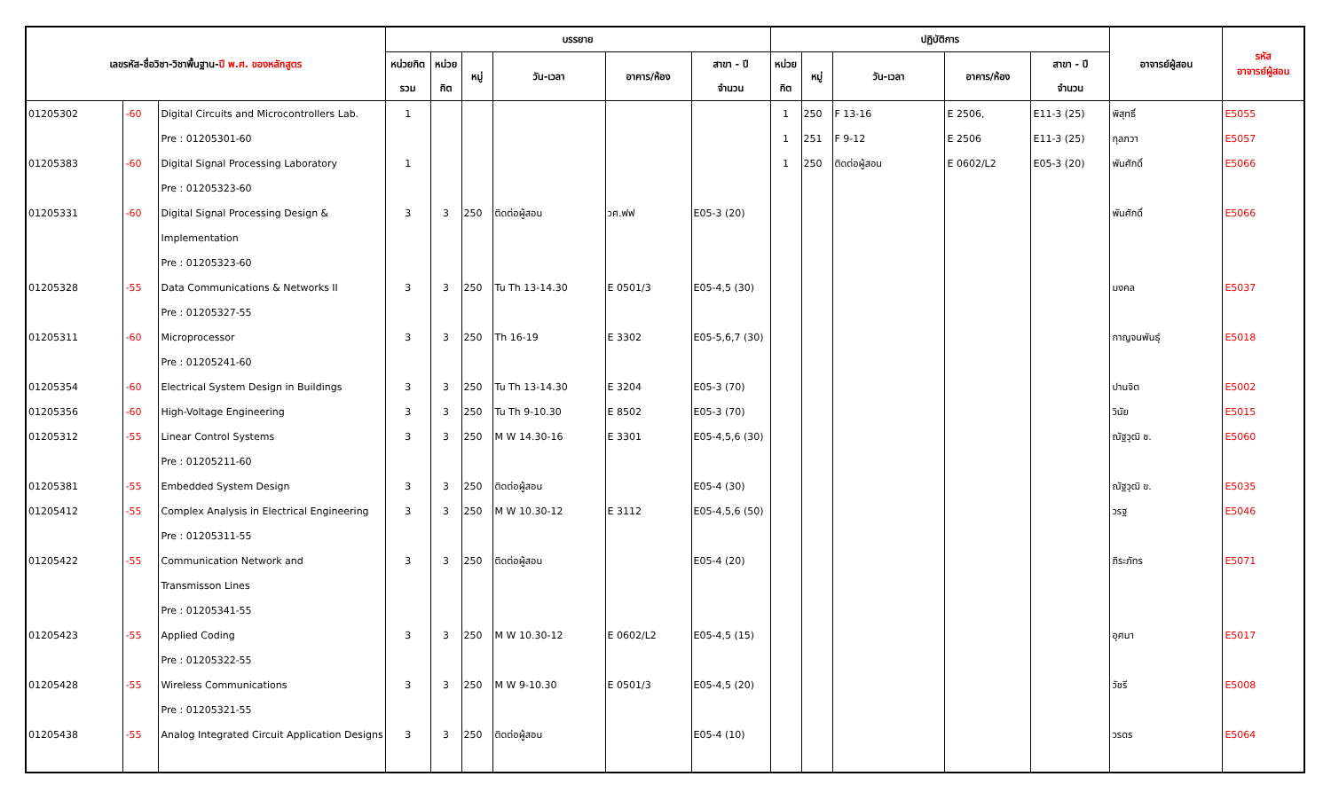| เลขรหัส-ชื่อวิชา-วิชาพื้นฐาน- ปี พ.ศ. ของหลักสูตร | | | บรรยาย | | | | | | ปฏิบัติการ | | | | | อาจารย์ผู้สอน | รหัส อาจารย์ผู้สอน |
| --- | --- | --- | --- | --- | --- | --- | --- | --- | --- | --- | --- | --- | --- | --- | --- |
| | | | หน่วยกิต | หน่วย | หมู่ | วัน-เวลา | อาคาร/ห้อง | สาขา - ปี | หน่วย | หมู่ | วัน-เวลา | อาคาร/ห้อง | สาขา - ปี | | |
| | | | รวม | กิต | | | | จำนวน | กิต | | | | จำนวน | | |
| 01205302 | -60 | Digital Circuits and Microcontrollers Lab. | 1 | | | | | | 1 | 250 | F 13-16 | E 2506, | E11-3 (25) | พิสุทธิ์ | E5055 |
| | | Pre : 01205301-60 | | | | | | | 1 | 251 | F 9-12 | E 2506 | E11-3 (25) | กุลภวา | E5057 |
| 01205383 | -60 | Digital Signal Processing Laboratory | 1 | | | | | | 1 | 250 | ติดต่อผู้สอน | E 0602/L2 | E05-3 (20) | พันศักดิ์ | E5066 |
| | | Pre : 01205323-60 | | | | | | | | | | | | | |
| 01205331 | -60 | Digital Signal Processing Design & | 3 | 3 | 250 | ติดต่อผู้สอน | วศ.ฟฟ | E05-3 (20) | | | | | | พันศักดิ์ | E5066 |
| | | Implementation | | | | | | | | | | | | | |
| | | Pre : 01205323-60 | | | | | | | | | | | | | |
| 01205328 | -55 | Data Communications & Networks II | 3 | 3 | 250 | Tu Th 13-14.30 | E 0501/3 | E05-4,5 (30) | | | | | | มงคล | E5037 |
| | | Pre : 01205327-55 | | | | | | | | | | | | | |
| 01205311 | -60 | Microprocessor | 3 | 3 | 250 | Th 16-19 | E 3302 | E05-5,6,7 (30) | | | | | | กาญจนพันธุ์ | E5018 |
| | | Pre : 01205241-60 | | | | | | | | | | | | | |
| 01205354 | -60 | Electrical System Design in Buildings | 3 | 3 | 250 | Tu Th 13-14.30 | E 3204 | E05-3 (70) | | | | | | ปานจิต | E5002 |
| 01205356 | -60 | High-Voltage Engineering | 3 | 3 | 250 | Tu Th 9-10.30 | E 8502 | E05-3 (70) | | | | | | วินัย | E5015 |
| 01205312 | -55 | Linear Control Systems | 3 | 3 | 250 | M W 14.30-16 | E 3301 | E05-4,5,6 (30) | | | | | | ณัฐวุฒิ ช. | E5060 |
| | | Pre : 01205211-60 | | | | | | | | | | | | | |
| 01205381 | -55 | Embedded System Design | 3 | 3 | 250 | ติดต่อผู้สอน | | E05-4 (30) | | | | | | ณัฐวุฒิ ข. | E5035 |
| 01205412 | -55 | Complex Analysis in Electrical Engineering | 3 | 3 | 250 | M W 10.30-12 | E 3112 | E05-4,5,6 (50) | | | | | | วรฐ | E5046 |
| | | Pre : 01205311-55 | | | | | | | | | | | | | |
| 01205422 | -55 | Communication Network and | 3 | 3 | 250 | ติดต่อผู้สอน | | E05-4 (20) | | | | | | ถิระภัทร | E5071 |
| | | Transmisson Lines | | | | | | | | | | | | | |
| | | Pre : 01205341-55 | | | | | | | | | | | | | |
| 01205423 | -55 | Applied Coding | 3 | 3 | 250 | M W 10.30-12 | E 0602/L2 | E05-4,5 (15) | | | | | | อุศนา | E5017 |
| | | Pre : 01205322-55 | | | | | | | | | | | | | |
| 01205428 | -55 | Wireless Communications | 3 | 3 | 250 | M W 9-10.30 | E 0501/3 | E05-4,5 (20) | | | | | | วัชรี | E5008 |
| | | Pre : 01205321-55 | | | | | | | | | | | | | |
| 01205438 | -55 | Analog Integrated Circuit Application Designs | 3 | 3 | 250 | ติดต่อผู้สอน | | E05-4 (10) | | | | | | วรดร | E5064 |